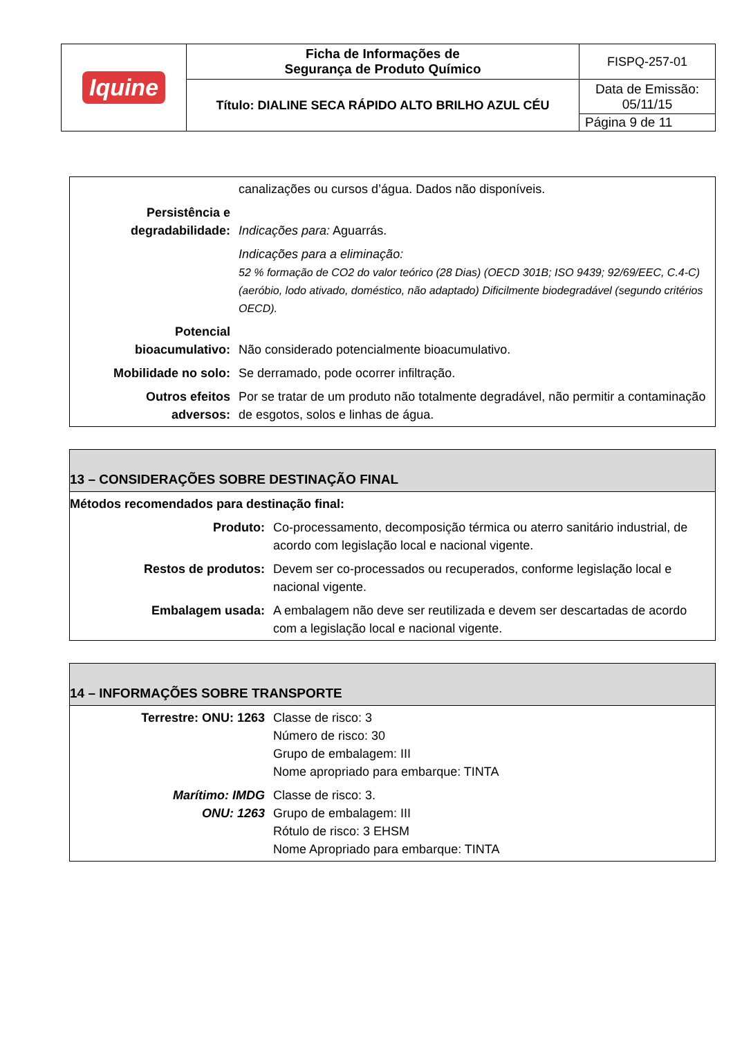| Iquine | Ficha de Informações de Segurança de Produto Químico | FISPQ-257-01 |
| | Título: DIALINE SECA RÁPIDO ALTO BRILHO AZUL CÉU | Data de Emissão: 05/11/15 |
| | | Página 9 de 11 |
| | canalizações ou cursos d’água. Dados não disponíveis. |
| Persistência e degradabilidade: | Indicações para: Aguarrás. |
| | Indicações para a eliminação: 52 % formação de CO2 do valor teórico (28 Dias) (OECD 301B; ISO 9439; 92/69/EEC, C.4-C)(aeróbio, lodo ativado, doméstico, não adaptado) Dificilmente biodegradável (segundo critérios OECD). |
| Potencial bioacumulativo: | Não considerado potencialmente bioacumulativo. |
| Mobilidade no solo: | Se derramado, pode ocorrer infiltração. |
| Outros efeitos adversos: | Por se tratar de um produto não totalmente degradável, não permitir a contaminação de esgotos, solos e linhas de água. |
| 13 – CONSIDERAÇÕES SOBRE DESTINAÇÃO FINAL | |
| Métodos recomendados para destinação final: | |
| Produto: | Co-processamento, decomposição térmica ou aterro sanitário industrial, de acordo com legislação local e nacional vigente. |
| Restos de produtos: | Devem ser co-processados ou recuperados, conforme legislação local e nacional vigente. |
| Embalagem usada: | A embalagem não deve ser reutilizada e devem ser descartadas de acordo com a legislação local e nacional vigente. |
| 14 – INFORMAÇÕES SOBRE TRANSPORTE | |
| Terrestre: ONU: 1263 | Classe de risco: 3 Número de risco: 30 Grupo de embalagem: III Nome apropriado para embarque: TINTA |
| Marítimo: IMDG ONU: 1263 | Classe de risco: 3. Grupo de embalagem: III Rótulo de risco: 3 EHSM Nome Apropriado para embarque: TINTA |